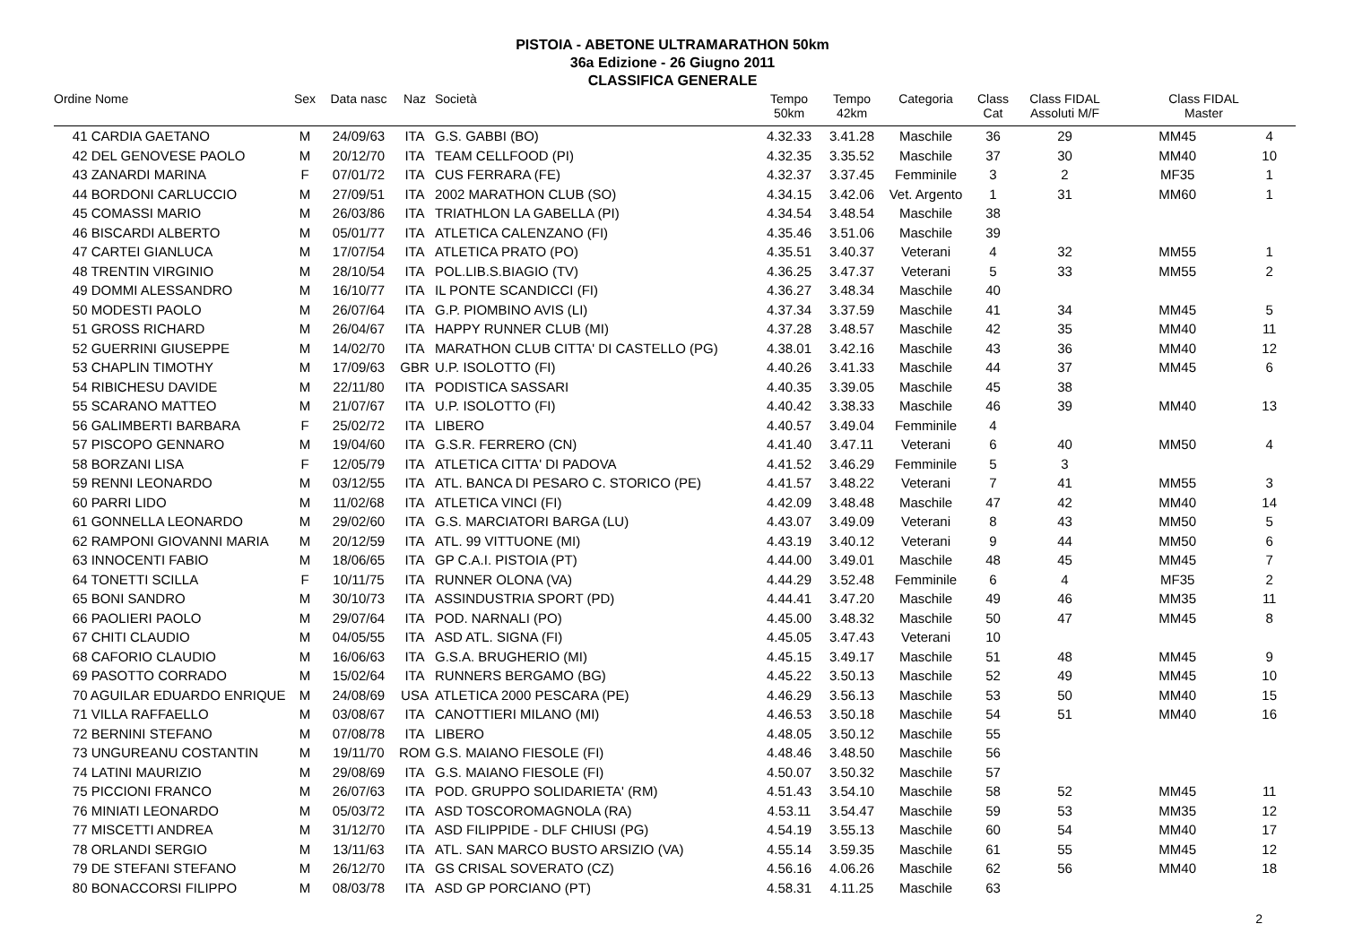PISTOIA - ABETONE ULTRAMARATHON 50km
36a Edizione - 26 Giugno 2011
CLASSIFICA GENERALE
| Ordine Nome | Sex | Data nasc | Naz | Società | Tempo 50km | Tempo 42km | Categoria | Class Cat | Class FIDAL Assoluti M/F | Class FIDAL Master | |
| --- | --- | --- | --- | --- | --- | --- | --- | --- | --- | --- | --- |
| 41 CARDIA GAETANO | M | 24/09/63 | ITA | G.S. GABBI (BO) | 4.32.33 | 3.41.28 | Maschile | 36 | 29 | MM45 | 4 |
| 42 DEL GENOVESE PAOLO | M | 20/12/70 | ITA | TEAM CELLFOOD (PI) | 4.32.35 | 3.35.52 | Maschile | 37 | 30 | MM40 | 10 |
| 43 ZANARDI MARINA | F | 07/01/72 | ITA | CUS FERRARA (FE) | 4.32.37 | 3.37.45 | Femminile | 3 | 2 | MF35 | 1 |
| 44 BORDONI CARLUCCIO | M | 27/09/51 | ITA | 2002 MARATHON CLUB (SO) | 4.34.15 | 3.42.06 | Vet. Argento | 1 | 31 | MM60 | 1 |
| 45 COMASSI MARIO | M | 26/03/86 | ITA | TRIATHLON LA GABELLA (PI) | 4.34.54 | 3.48.54 | Maschile | 38 | | | |
| 46 BISCARDI ALBERTO | M | 05/01/77 | ITA | ATLETICA CALENZANO (FI) | 4.35.46 | 3.51.06 | Maschile | 39 | | | |
| 47 CARTEI GIANLUCA | M | 17/07/54 | ITA | ATLETICA PRATO (PO) | 4.35.51 | 3.40.37 | Veterani | 4 | 32 | MM55 | 1 |
| 48 TRENTIN VIRGINIO | M | 28/10/54 | ITA | POL.LIB.S.BIAGIO (TV) | 4.36.25 | 3.47.37 | Veterani | 5 | 33 | MM55 | 2 |
| 49 DOMMI ALESSANDRO | M | 16/10/77 | ITA | IL PONTE SCANDICCI (FI) | 4.36.27 | 3.48.34 | Maschile | 40 | | | |
| 50 MODESTI PAOLO | M | 26/07/64 | ITA | G.P. PIOMBINO AVIS (LI) | 4.37.34 | 3.37.59 | Maschile | 41 | 34 | MM45 | 5 |
| 51 GROSS RICHARD | M | 26/04/67 | ITA | HAPPY RUNNER CLUB (MI) | 4.37.28 | 3.48.57 | Maschile | 42 | 35 | MM40 | 11 |
| 52 GUERRINI GIUSEPPE | M | 14/02/70 | ITA | MARATHON CLUB CITTA' DI CASTELLO (PG) | 4.38.01 | 3.42.16 | Maschile | 43 | 36 | MM40 | 12 |
| 53 CHAPLIN TIMOTHY | M | 17/09/63 | GBR | U.P. ISOLOTTO (FI) | 4.40.26 | 3.41.33 | Maschile | 44 | 37 | MM45 | 6 |
| 54 RIBICHESU DAVIDE | M | 22/11/80 | ITA | PODISTICA SASSARI | 4.40.35 | 3.39.05 | Maschile | 45 | 38 | | |
| 55 SCARANO MATTEO | M | 21/07/67 | ITA | U.P. ISOLOTTO (FI) | 4.40.42 | 3.38.33 | Maschile | 46 | 39 | MM40 | 13 |
| 56 GALIMBERTI BARBARA | F | 25/02/72 | ITA | LIBERO | 4.40.57 | 3.49.04 | Femminile | 4 | | | |
| 57 PISCOPO GENNARO | M | 19/04/60 | ITA | G.S.R. FERRERO (CN) | 4.41.40 | 3.47.11 | Veterani | 6 | 40 | MM50 | 4 |
| 58 BORZANI LISA | F | 12/05/79 | ITA | ATLETICA CITTA' DI PADOVA | 4.41.52 | 3.46.29 | Femminile | 5 | 3 | | |
| 59 RENNI LEONARDO | M | 03/12/55 | ITA | ATL. BANCA DI PESARO C. STORICO (PE) | 4.41.57 | 3.48.22 | Veterani | 7 | 41 | MM55 | 3 |
| 60 PARRI LIDO | M | 11/02/68 | ITA | ATLETICA VINCI (FI) | 4.42.09 | 3.48.48 | Maschile | 47 | 42 | MM40 | 14 |
| 61 GONNELLA LEONARDO | M | 29/02/60 | ITA | G.S. MARCIATORI BARGA (LU) | 4.43.07 | 3.49.09 | Veterani | 8 | 43 | MM50 | 5 |
| 62 RAMPONI GIOVANNI MARIA | M | 20/12/59 | ITA | ATL. 99 VITTUONE (MI) | 4.43.19 | 3.40.12 | Veterani | 9 | 44 | MM50 | 6 |
| 63 INNOCENTI FABIO | M | 18/06/65 | ITA | GP C.A.I. PISTOIA (PT) | 4.44.00 | 3.49.01 | Maschile | 48 | 45 | MM45 | 7 |
| 64 TONETTI SCILLA | F | 10/11/75 | ITA | RUNNER OLONA (VA) | 4.44.29 | 3.52.48 | Femminile | 6 | 4 | MF35 | 2 |
| 65 BONI SANDRO | M | 30/10/73 | ITA | ASSINDUSTRIA SPORT (PD) | 4.44.41 | 3.47.20 | Maschile | 49 | 46 | MM35 | 11 |
| 66 PAOLIERI PAOLO | M | 29/07/64 | ITA | POD. NARNALI (PO) | 4.45.00 | 3.48.32 | Maschile | 50 | 47 | MM45 | 8 |
| 67 CHITI CLAUDIO | M | 04/05/55 | ITA | ASD ATL. SIGNA (FI) | 4.45.05 | 3.47.43 | Veterani | 10 | | | |
| 68 CAFORIO CLAUDIO | M | 16/06/63 | ITA | G.S.A. BRUGHERIO (MI) | 4.45.15 | 3.49.17 | Maschile | 51 | 48 | MM45 | 9 |
| 69 PASOTTO CORRADO | M | 15/02/64 | ITA | RUNNERS BERGAMO (BG) | 4.45.22 | 3.50.13 | Maschile | 52 | 49 | MM45 | 10 |
| 70 AGUILAR EDUARDO ENRIQUE | M | 24/08/69 | USA | ATLETICA 2000 PESCARA (PE) | 4.46.29 | 3.56.13 | Maschile | 53 | 50 | MM40 | 15 |
| 71 VILLA RAFFAELLO | M | 03/08/67 | ITA | CANOTTIERI MILANO (MI) | 4.46.53 | 3.50.18 | Maschile | 54 | 51 | MM40 | 16 |
| 72 BERNINI STEFANO | M | 07/08/78 | ITA | LIBERO | 4.48.05 | 3.50.12 | Maschile | 55 | | | |
| 73 UNGUREANU COSTANTIN | M | 19/11/70 | ROM | G.S. MAIANO FIESOLE (FI) | 4.48.46 | 3.48.50 | Maschile | 56 | | | |
| 74 LATINI MAURIZIO | M | 29/08/69 | ITA | G.S. MAIANO FIESOLE (FI) | 4.50.07 | 3.50.32 | Maschile | 57 | | | |
| 75 PICCIONI FRANCO | M | 26/07/63 | ITA | POD. GRUPPO SOLIDARIETA' (RM) | 4.51.43 | 3.54.10 | Maschile | 58 | 52 | MM45 | 11 |
| 76 MINIATI LEONARDO | M | 05/03/72 | ITA | ASD TOSCOROMAGNOLA (RA) | 4.53.11 | 3.54.47 | Maschile | 59 | 53 | MM35 | 12 |
| 77 MISCETTI ANDREA | M | 31/12/70 | ITA | ASD FILIPPIDE - DLF CHIUSI (PG) | 4.54.19 | 3.55.13 | Maschile | 60 | 54 | MM40 | 17 |
| 78 ORLANDI SERGIO | M | 13/11/63 | ITA | ATL. SAN MARCO BUSTO ARSIZIO (VA) | 4.55.14 | 3.59.35 | Maschile | 61 | 55 | MM45 | 12 |
| 79 DE STEFANI STEFANO | M | 26/12/70 | ITA | GS CRISAL SOVERATO (CZ) | 4.56.16 | 4.06.26 | Maschile | 62 | 56 | MM40 | 18 |
| 80 BONACCORSI FILIPPO | M | 08/03/78 | ITA | ASD GP PORCIANO (PT) | 4.58.31 | 4.11.25 | Maschile | 63 | | | |
2